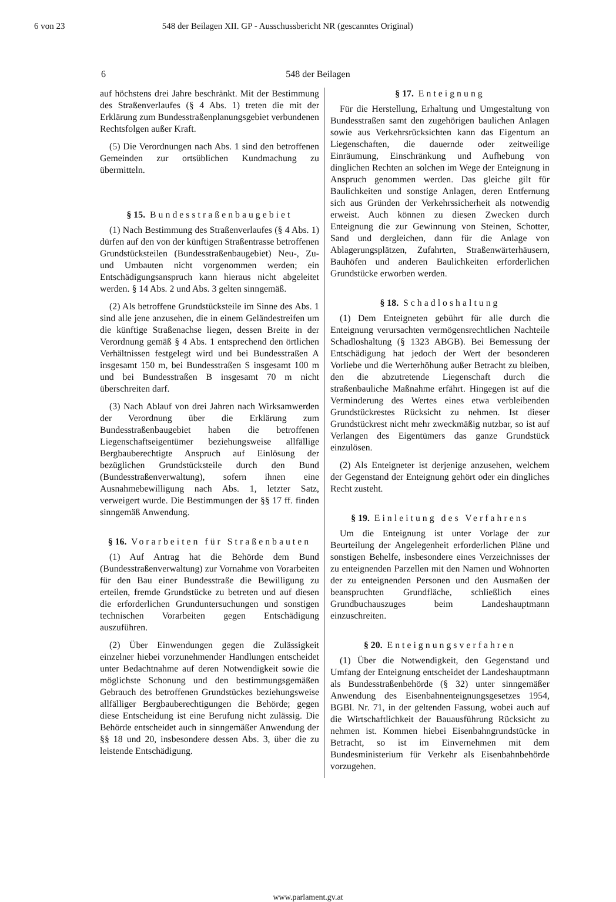6 von 23 548 der Beilagen XII. GP - Ausschussbericht NR (gescanntes Original)
6 548 der Beilagen
auf höchstens drei Jahre beschränkt. Mit der Bestimmung des Straßenverlaufes (§ 4 Abs. 1) treten die mit der Erklärung zum Bundesstraßenplanungsgebiet verbundenen Rechtsfolgen außer Kraft.
(5) Die Verordnungen nach Abs. 1 sind den betroffenen Gemeinden zur ortsüblichen Kundmachung zu übermitteln.
§ 15. Bundesstraßenbaugebiet
(1) Nach Bestimmung des Straßenverlaufes (§ 4 Abs. 1) dürfen auf den von der künftigen Straßentrasse betroffenen Grundstücksteilen (Bundesstraßenbaugebiet) Neu-, Zu- und Umbauten nicht vorgenommen werden; ein Entschädigungsanspruch kann hieraus nicht abgeleitet werden. § 14 Abs. 2 und Abs. 3 gelten sinngemäß.
(2) Als betroffene Grundstücksteile im Sinne des Abs. 1 sind alle jene anzusehen, die in einem Geländestreifen um die künftige Straßenachse liegen, dessen Breite in der Verordnung gemäß § 4 Abs. 1 entsprechend den örtlichen Verhältnissen festgelegt wird und bei Bundesstraßen A insgesamt 150 m, bei Bundesstraßen S insgesamt 100 m und bei Bundesstraßen B insgesamt 70 m nicht überschreiten darf.
(3) Nach Ablauf von drei Jahren nach Wirksamwerden der Verordnung über die Erklärung zum Bundesstraßenbaugebiet haben die betroffenen Liegenschaftseigentümer beziehungsweise allfällige Bergbauberechtigte Anspruch auf Einlösung der bezüglichen Grundstücksteile durch den Bund (Bundesstraßenverwaltung), sofern ihnen eine Ausnahmebewilligung nach Abs. 1, letzter Satz, verweigert wurde. Die Bestimmungen der §§ 17 ff. finden sinngemäß Anwendung.
§ 16. Vorarbeiten für Straßenbauten
(1) Auf Antrag hat die Behörde dem Bund (Bundesstraßenverwaltung) zur Vornahme von Vorarbeiten für den Bau einer Bundesstraße die Bewilligung zu erteilen, fremde Grundstücke zu betreten und auf diesen die erforderlichen Grunduntersuchungen und sonstigen technischen Vorarbeiten gegen Entschädigung auszuführen.
(2) Über Einwendungen gegen die Zulässigkeit einzelner hiebei vorzunehmender Handlungen entscheidet unter Bedachtnahme auf deren Notwendigkeit sowie die möglichste Schonung und den bestimmungsgemäßen Gebrauch des betroffenen Grundstückes beziehungsweise allfälliger Bergbauberechtigungen die Behörde; gegen diese Entscheidung ist eine Berufung nicht zulässig. Die Behörde entscheidet auch in sinngemäßer Anwendung der §§ 18 und 20, insbesondere dessen Abs. 3, über die zu leistende Entschädigung.
§ 17. Enteignung
Für die Herstellung, Erhaltung und Umgestaltung von Bundesstraßen samt den zugehörigen baulichen Anlagen sowie aus Verkehrsrücksichten kann das Eigentum an Liegenschaften, die dauernde oder zeitweilige Einräumung, Einschränkung und Aufhebung von dinglichen Rechten an solchen im Wege der Enteignung in Anspruch genommen werden. Das gleiche gilt für Baulichkeiten und sonstige Anlagen, deren Entfernung sich aus Gründen der Verkehrssicherheit als notwendig erweist. Auch können zu diesen Zwecken durch Enteignung die zur Gewinnung von Steinen, Schotter, Sand und dergleichen, dann für die Anlage von Ablagerungsplätzen, Zufahrten, Straßenwärterhäusern, Bauhöfen und anderen Baulichkeiten erforderlichen Grundstücke erworben werden.
§ 18. Schadloshaltung
(1) Dem Enteigneten gebührt für alle durch die Enteignung verursachten vermögensrechtlichen Nachteile Schadloshaltung (§ 1323 ABGB). Bei Bemessung der Entschädigung hat jedoch der Wert der besonderen Vorliebe und die Werterhöhung außer Betracht zu bleiben, den die abzutretende Liegenschaft durch die straßenbauliche Maßnahme erfährt. Hingegen ist auf die Verminderung des Wertes eines etwa verbleibenden Grundstückrestes Rücksicht zu nehmen. Ist dieser Grundstückrest nicht mehr zweckmäßig nutzbar, so ist auf Verlangen des Eigentümers das ganze Grundstück einzulösen.
(2) Als Enteigneter ist derjenige anzusehen, welchem der Gegenstand der Enteignung gehört oder ein dingliches Recht zusteht.
§ 19. Einleitung des Verfahrens
Um die Enteignung ist unter Vorlage der zur Beurteilung der Angelegenheit erforderlichen Pläne und sonstigen Behelfe, insbesondere eines Verzeichnisses der zu enteignenden Parzellen mit den Namen und Wohnorten der zu enteignenden Personen und den Ausmaßen der beanspruchten Grundfläche, schließlich eines Grundbuchauszuges beim Landeshauptmann einzuschreiten.
§ 20. Enteignungsverfahren
(1) Über die Notwendigkeit, den Gegenstand und Umfang der Enteignung entscheidet der Landeshauptmann als Bundesstraßenbehörde (§ 32) unter sinngemäßer Anwendung des Eisenbahnenteignungsgesetzes 1954, BGBl. Nr. 71, in der geltenden Fassung, wobei auch auf die Wirtschaftlichkeit der Bauausführung Rücksicht zu nehmen ist. Kommen hiebei Eisenbahngrundstücke in Betracht, so ist im Einvernehmen mit dem Bundesministerium für Verkehr als Eisenbahnbehörde vorzugehen.
www.parlament.gv.at